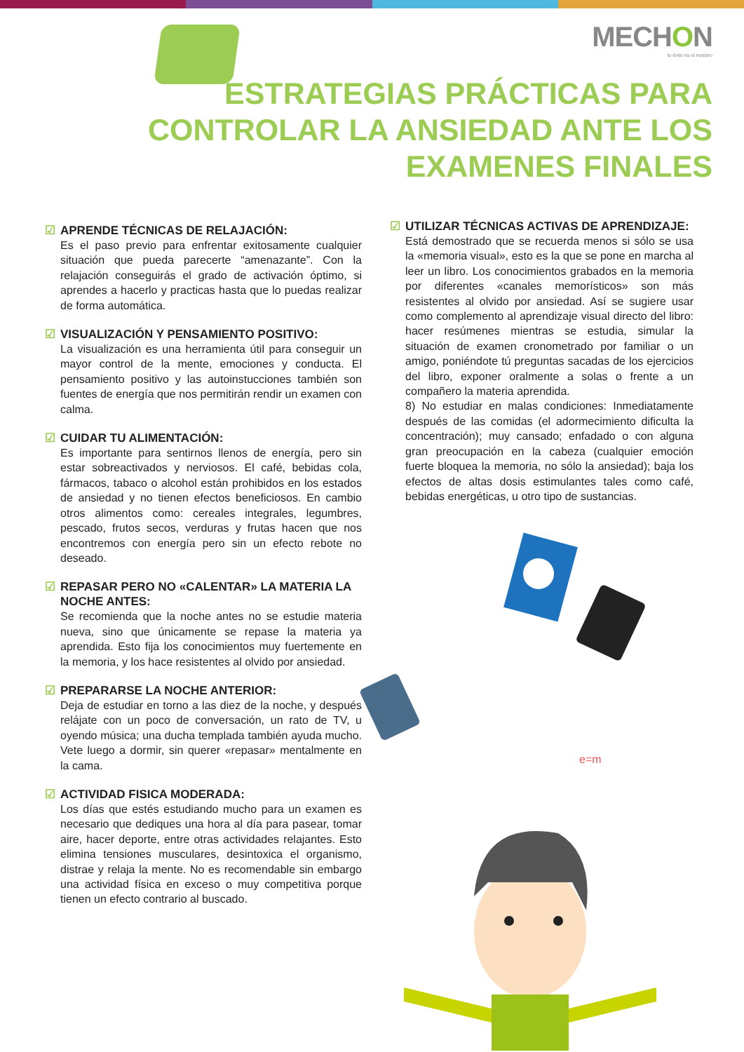MECHON
tu éxito es el nuestro
ESTRATEGIAS PRÁCTICAS PARA
CONTROLAR LA ANSIEDAD ANTE LOS
EXAMENES FINALES
☑ APRENDE TÉCNICAS DE RELAJACIÓN:
Es el paso previo para enfrentar exitosamente cualquier situación que pueda parecerte “amenazante”. Con la relajación conseguirás el grado de activación óptimo, si aprendes a hacerlo y practicas hasta que lo puedas realizar de forma automática.
☑ VISUALIZACIÓN Y PENSAMIENTO POSITIVO:
La visualización es una herramienta útil para conseguir un mayor control de la mente, emociones y conducta. El pensamiento positivo y las autoinstucciones también son fuentes de energía que nos permitirán rendir un examen con calma.
☑ CUIDAR TU ALIMENTACIÓN:
Es importante para sentirnos llenos de energía, pero sin estar sobreactivados y nerviosos. El café, bebidas cola, fármacos, tabaco o alcohol están prohibidos en los estados de ansiedad y no tienen efectos beneficiosos. En cambio otros alimentos como: cereales integrales, legumbres, pescado, frutos secos, verduras y frutas hacen que nos encontremos con energía pero sin un efecto rebote no deseado.
☑ REPASAR PERO NO «CALENTAR» LA MATERIA LA NOCHE ANTES:
Se recomienda que la noche antes no se estudie materia nueva, sino que únicamente se repase la materia ya aprendida. Esto fija los conocimientos muy fuertemente en la memoria, y los hace resistentes al olvido por ansiedad.
☑ PREPARARSE LA NOCHE ANTERIOR:
Deja de estudiar en torno a las diez de la noche, y después relájate con un poco de conversación, un rato de TV, u oyendo música; una ducha templada también ayuda mucho. Vete luego a dormir, sin querer «repasar» mentalmente en la cama.
☑ ACTIVIDAD FISICA MODERADA:
Los días que estés estudiando mucho para un examen es necesario que dediques una hora al día para pasear, tomar aire, hacer deporte, entre otras actividades relajantes. Esto elimina tensiones musculares, desintoxica el organismo, distrae y relaja la mente. No es recomendable sin embargo una actividad física en exceso o muy competitiva porque tienen un efecto contrario al buscado.
☑ UTILIZAR TÉCNICAS ACTIVAS DE APRENDIZAJE:
Está demostrado que se recuerda menos si sólo se usa la «memoria visual», esto es la que se pone en marcha al leer un libro. Los conocimientos grabados en la memoria por diferentes «canales memorísticos» son más resistentes al olvido por ansiedad. Así se sugiere usar como complemento al aprendizaje visual directo del libro: hacer resúmenes mientras se estudia, simular la situación de examen cronometrado por familiar o un amigo, poniéndote tú preguntas sacadas de los ejercicios del libro, exponer oralmente a solas o frente a un compañero la materia aprendida.
8) No estudiar en malas condiciones: Inmediatamente después de las comidas (el adormecimiento dificulta la concentración); muy cansado; enfadado o con alguna gran preocupación en la cabeza (cualquier emoción fuerte bloquea la memoria, no sólo la ansiedad); baja los efectos de altas dosis estimulantes tales como café, bebidas energéticas, u otro tipo de sustancias.
e=m